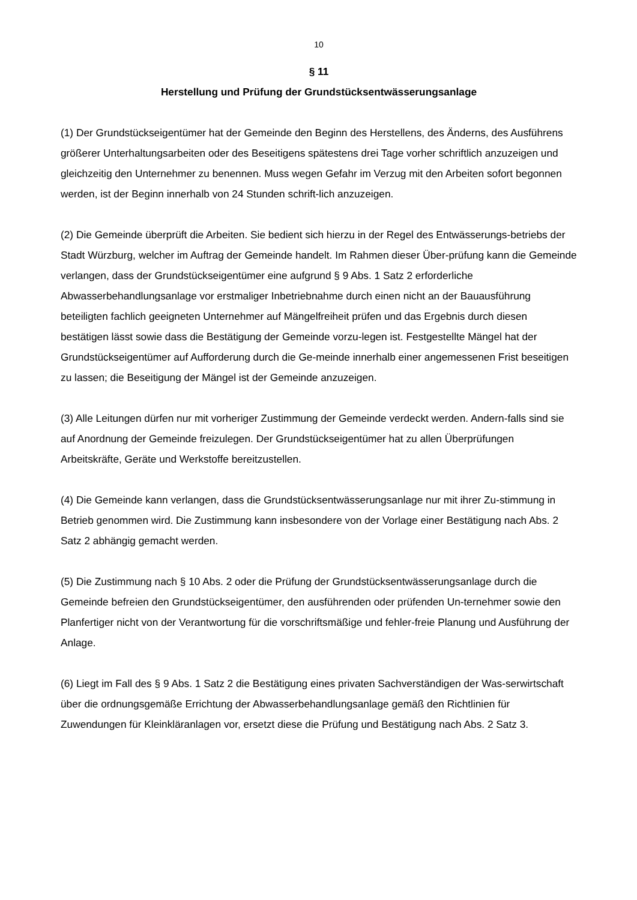10
§ 11
Herstellung und Prüfung der Grundstücksentwässerungsanlage
(1) Der Grundstückseigentümer hat der Gemeinde den Beginn des Herstellens, des Änderns, des Ausführens größerer Unterhaltungsarbeiten oder des Beseitigens spätestens drei Tage vorher schriftlich anzuzeigen und gleichzeitig den Unternehmer zu benennen. Muss wegen Gefahr im Verzug mit den Arbeiten sofort begonnen werden, ist der Beginn innerhalb von 24 Stunden schrift-lich anzuzeigen.
(2) Die Gemeinde überprüft die Arbeiten. Sie bedient sich hierzu in der Regel des Entwässerungs-betriebs der Stadt Würzburg, welcher im Auftrag der Gemeinde handelt. Im Rahmen dieser Über-prüfung kann die Gemeinde verlangen, dass der Grundstückseigentümer eine aufgrund § 9 Abs. 1 Satz 2 erforderliche Abwasserbehandlungsanlage vor erstmaliger Inbetriebnahme durch einen nicht an der Bauausführung beteiligten fachlich geeigneten Unternehmer auf Mängelfreiheit prüfen und das Ergebnis durch diesen bestätigen lässt sowie dass die Bestätigung der Gemeinde vorzu-legen ist. Festgestellte Mängel hat der Grundstückseigentümer auf Aufforderung durch die Ge-meinde innerhalb einer angemessenen Frist beseitigen zu lassen; die Beseitigung der Mängel ist der Gemeinde anzuzeigen.
(3) Alle Leitungen dürfen nur mit vorheriger Zustimmung der Gemeinde verdeckt werden. Andern-falls sind sie auf Anordnung der Gemeinde freizulegen. Der Grundstückseigentümer hat zu allen Überprüfungen Arbeitskräfte, Geräte und Werkstoffe bereitzustellen.
(4) Die Gemeinde kann verlangen, dass die Grundstücksentwässerungsanlage nur mit ihrer Zu-stimmung in Betrieb genommen wird. Die Zustimmung kann insbesondere von der Vorlage einer Bestätigung nach Abs. 2 Satz 2 abhängig gemacht werden.
(5) Die Zustimmung nach § 10 Abs. 2 oder die Prüfung der Grundstücksentwässerungsanlage durch die Gemeinde befreien den Grundstückseigentümer, den ausführenden oder prüfenden Un-ternehmer sowie den Planfertiger nicht von der Verantwortung für die vorschriftsmäßige und fehler-freie Planung und Ausführung der Anlage.
(6) Liegt im Fall des § 9 Abs. 1 Satz 2 die Bestätigung eines privaten Sachverständigen der Was-serwirtschaft über die ordnungsgemäße Errichtung der Abwasserbehandlungsanlage gemäß den Richtlinien für Zuwendungen für Kleinkläranlagen vor, ersetzt diese die Prüfung und Bestätigung nach Abs. 2 Satz 3.